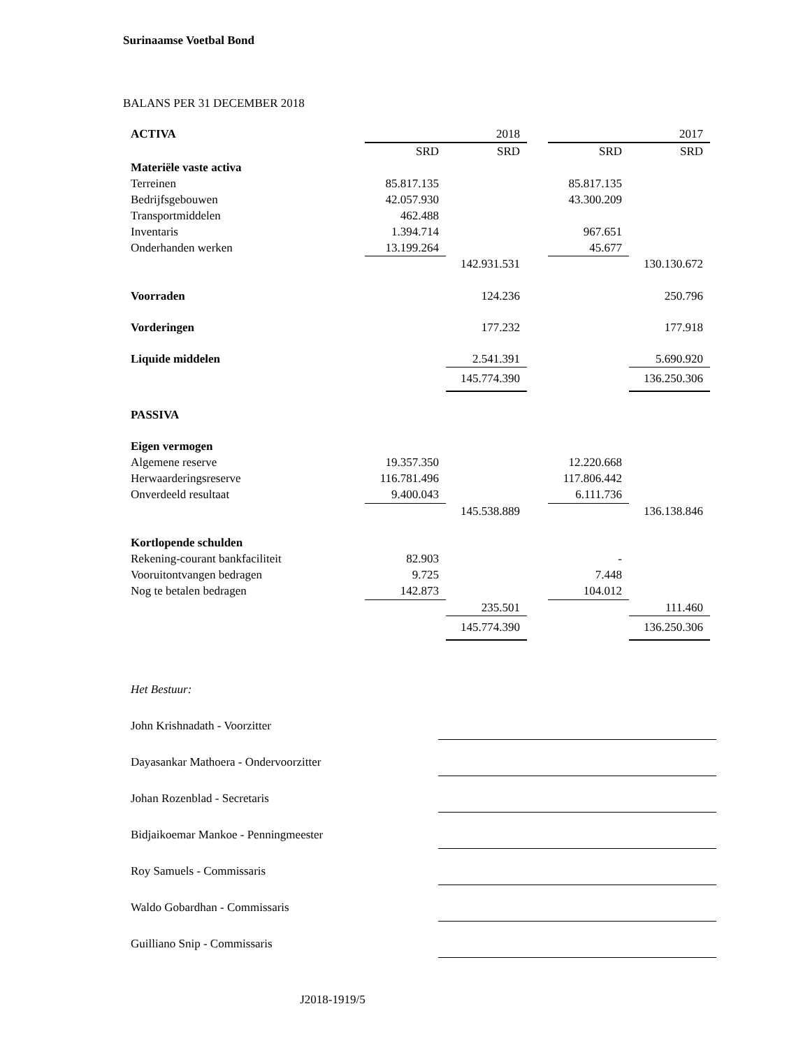Surinaamse Voetbal Bond
BALANS PER 31 DECEMBER 2018
| ACTIVA | | 2018 | | | 2017 |
| | SRD | SRD | | SRD | SRD |
| Materiële vaste activa | | | | | |
| Terreinen | 85.817.135 | | | 85.817.135 | |
| Bedrijfsgebouwen | 42.057.930 | | | 43.300.209 | |
| Transportmiddelen | 462.488 | | | | |
| Inventaris | 1.394.714 | | | 967.651 | |
| Onderhanden werken | 13.199.264 | | | 45.677 | |
| | | 142.931.531 | | | 130.130.672 |
| Voorraden | | 124.236 | | | 250.796 |
| Vorderingen | | 177.232 | | | 177.918 |
| Liquide middelen | | 2.541.391 | | | 5.690.920 |
| | | 145.774.390 | | | 136.250.306 |
| PASSIVA | | | | | |
| Eigen vermogen | | | | | |
| Algemene reserve | 19.357.350 | | | 12.220.668 | |
| Herwaarderingsreserve | 116.781.496 | | | 117.806.442 | |
| Onverdeeld resultaat | 9.400.043 | | | 6.111.736 | |
| | | 145.538.889 | | | 136.138.846 |
| Kortlopende schulden | | | | | |
| Rekening-courant bankfaciliteit | 82.903 | | | - | |
| Vooruitontvangen bedragen | 9.725 | | | 7.448 | |
| Nog te betalen bedragen | 142.873 | | | 104.012 | |
| | | 235.501 | | | 111.460 |
| | | 145.774.390 | | | 136.250.306 |
Het Bestuur:
John Krishnadath - Voorzitter
Dayasankar Mathoera - Ondervoorzitter
Johan Rozenblad - Secretaris
Bidjaikoemar Mankoe - Penningmeester
Roy Samuels - Commissaris
Waldo Gobardhan - Commissaris
Guilliano Snip - Commissaris
J2018-1919/5